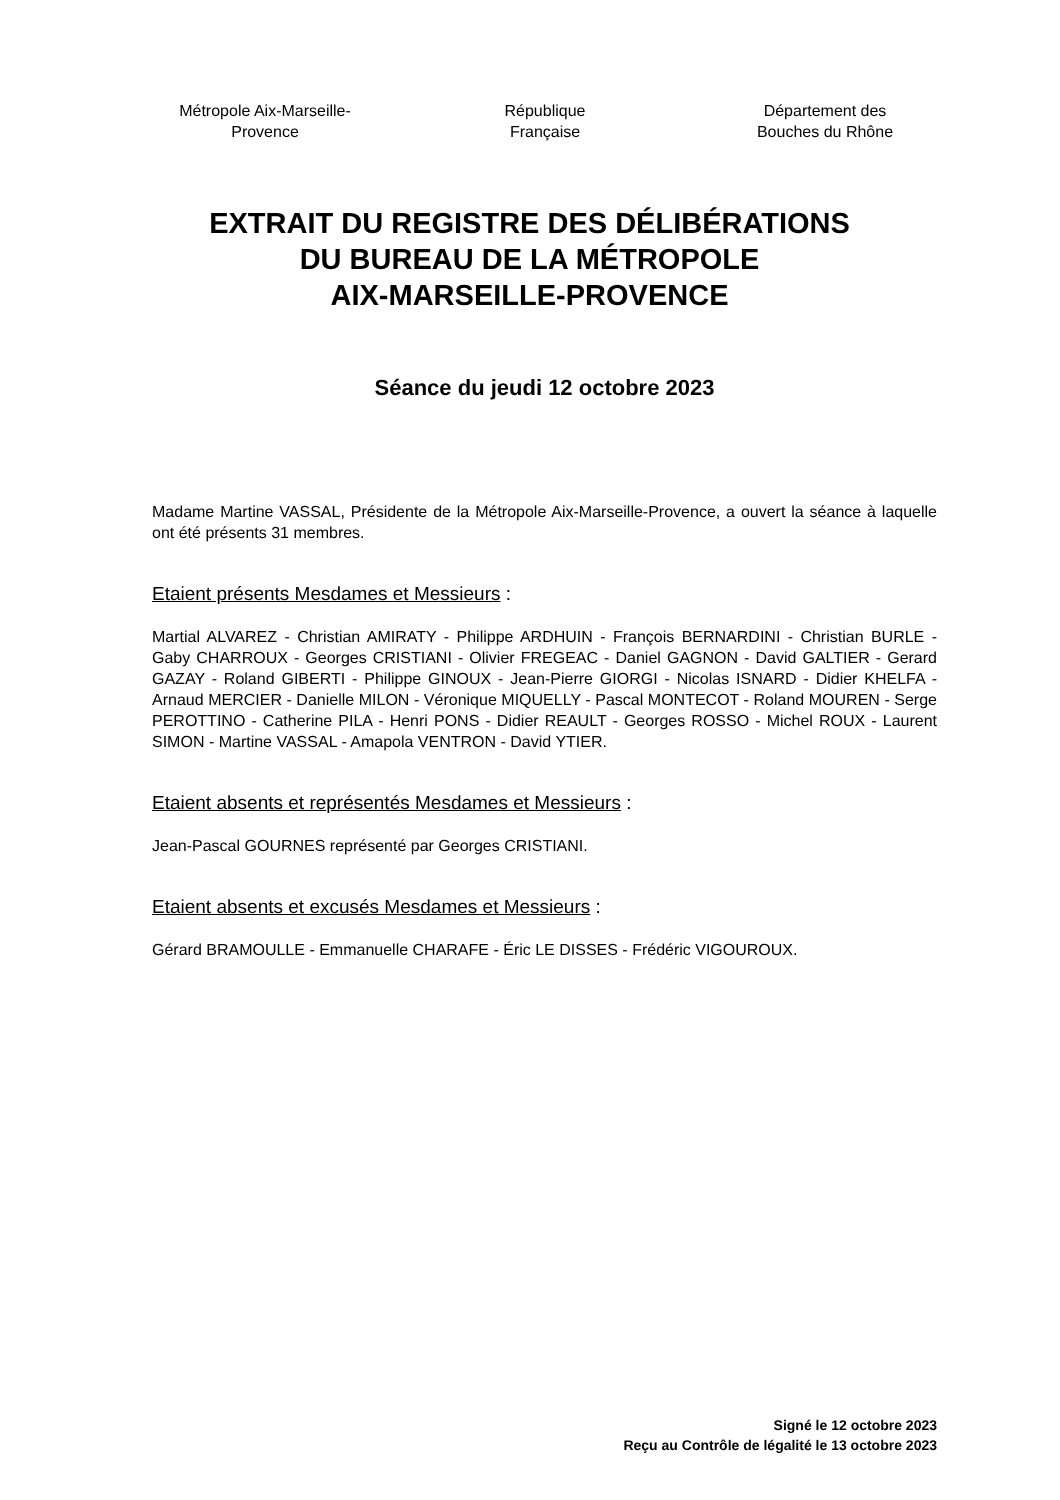Métropole Aix-Marseille-
Provence
République
Française
Département des
Bouches du Rhône
EXTRAIT DU REGISTRE DES DÉLIBÉRATIONS
DU BUREAU DE LA MÉTROPOLE
AIX-MARSEILLE-PROVENCE
Séance du jeudi 12 octobre 2023
Madame Martine VASSAL, Présidente de la Métropole Aix-Marseille-Provence, a ouvert la séance à laquelle ont été présents 31 membres.
Etaient présents Mesdames et Messieurs :
Martial ALVAREZ - Christian AMIRATY - Philippe ARDHUIN - François BERNARDINI - Christian BURLE - Gaby CHARROUX - Georges CRISTIANI - Olivier FREGEAC - Daniel GAGNON - David GALTIER - Gerard GAZAY - Roland GIBERTI - Philippe GINOUX - Jean-Pierre GIORGI - Nicolas ISNARD - Didier KHELFA - Arnaud MERCIER - Danielle MILON - Véronique MIQUELLY - Pascal MONTECOT - Roland MOUREN - Serge PEROTTINO - Catherine PILA - Henri PONS - Didier REAULT - Georges ROSSO - Michel ROUX - Laurent SIMON - Martine VASSAL - Amapola VENTRON - David YTIER.
Etaient absents et représentés Mesdames et Messieurs :
Jean-Pascal GOURNES représenté par Georges CRISTIANI.
Etaient absents et excusés Mesdames et Messieurs :
Gérard BRAMOULLE - Emmanuelle CHARAFE - Éric LE DISSES - Frédéric VIGOUROUX.
Signé le 12 octobre 2023
Reçu au Contrôle de légalité le 13 octobre 2023